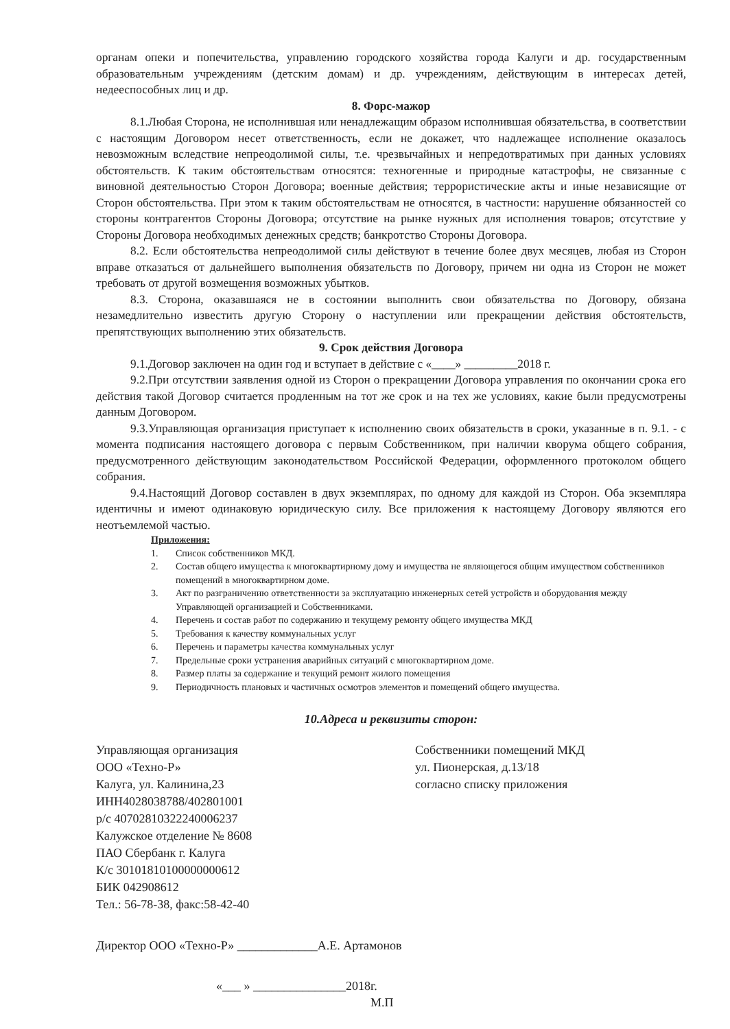органам опеки и попечительства, управлению городского хозяйства города Калуги и др. государственным образовательным учреждениям (детским домам) и др. учреждениям, действующим в интересах детей, недееспособных лиц и др.
8. Форс-мажор
8.1.Любая Сторона, не исполнившая или ненадлежащим образом исполнившая обязательства, в соответствии с настоящим Договором несет ответственность, если не докажет, что надлежащее исполнение оказалось невозможным вследствие непреодолимой силы, т.е. чрезвычайных и непредотвратимых при данных условиях обстоятельств. К таким обстоятельствам относятся: техногенные и природные катастрофы, не связанные с виновной деятельностью Сторон Договора; военные действия; террористические акты и иные независящие от Сторон обстоятельства. При этом к таким обстоятельствам не относятся, в частности: нарушение обязанностей со стороны контрагентов Стороны Договора; отсутствие на рынке нужных для исполнения товаров; отсутствие у Стороны Договора необходимых денежных средств; банкротство Стороны Договора.
8.2. Если обстоятельства непреодолимой силы действуют в течение более двух месяцев, любая из Сторон вправе отказаться от дальнейшего выполнения обязательств по Договору, причем ни одна из Сторон не может требовать от другой возмещения возможных убытков.
8.3. Сторона, оказавшаяся не в состоянии выполнить свои обязательства по Договору, обязана незамедлительно известить другую Сторону о наступлении или прекращении действия обстоятельств, препятствующих выполнению этих обязательств.
9. Срок действия Договора
9.1.Договор заключен на один год и вступает в действие с «____» _________2018 г.
9.2.При отсутствии заявления одной из Сторон о прекращении Договора управления по окончании срока его действия такой Договор считается продленным на тот же срок и на тех же условиях, какие были предусмотрены данным Договором.
9.3.Управляющая организация приступает к исполнению своих обязательств в сроки, указанные в п. 9.1. - с момента подписания настоящего договора с первым Собственником, при наличии кворума общего собрания, предусмотренного действующим законодательством Российской Федерации, оформленного протоколом общего собрания.
9.4.Настоящий Договор составлен в двух экземплярах, по одному для каждой из Сторон. Оба экземпляра идентичны и имеют одинаковую юридическую силу. Все приложения к настоящему Договору являются его неотъемлемой частью.
Приложения:
1. Список собственников МКД.
2. Состав общего имущества к многоквартирному дому и имущества не являющегося общим имуществом собственников помещений в многоквартирном доме.
3. Акт по разграничению ответственности за эксплуатацию инженерных сетей устройств и оборудования между Управляющей организацией и Собственниками.
4. Перечень и состав работ по содержанию и текущему ремонту общего имущества МКД
5. Требования к качеству коммунальных услуг
6. Перечень и параметры качества коммунальных услуг
7. Предельные сроки устранения аварийных ситуаций с многоквартирном доме.
8. Размер платы за содержание и текущий ремонт жилого помещения
9. Периодичность плановых и частичных осмотров элементов и помещений общего имущества.
10.Адреса и реквизиты сторон:
Управляющая организация
ООО «Техно-Р»
Калуга, ул. Калинина,23
ИНН4028038788/402801001
р/с 40702810322240006237
Калужское отделение № 8608
ПАО Сбербанк г. Калуга
К/с 30101810100000000612
БИК 042908612
Тел.: 56-78-38, факс:58-42-40
Собственники помещений МКД
ул. Пионерская, д.13/18
согласно списку приложения
Директор ООО «Техно-Р» _____________А.Е. Артамонов
«___ » _______________2018г.
М.П